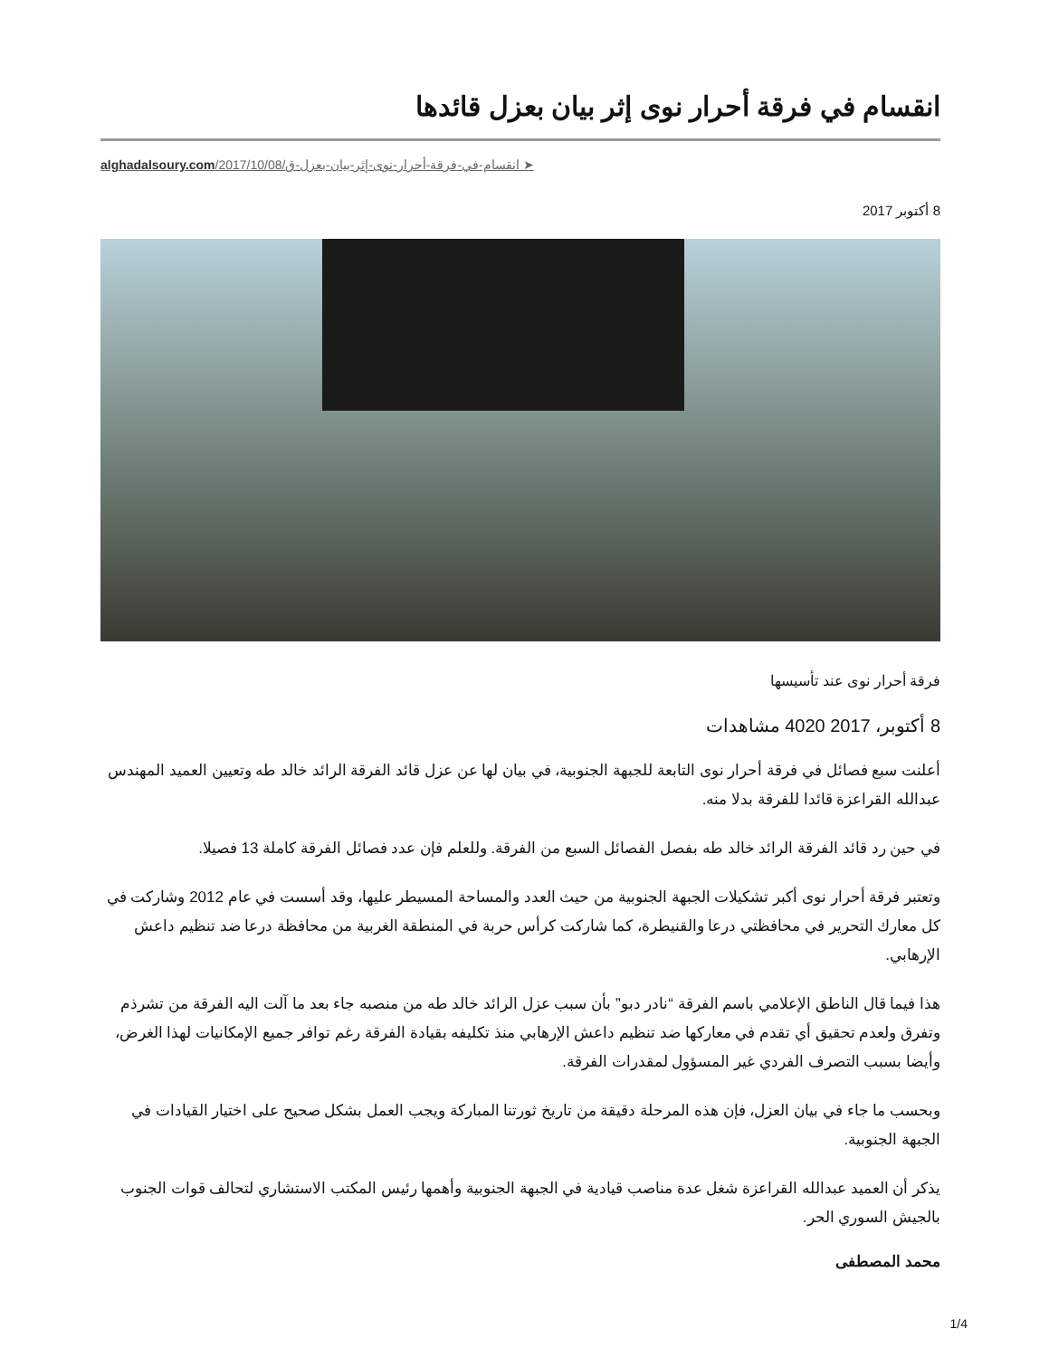انقسام في فرقة أحرار نوى إثر بيان بعزل قائدها
alghadalsoury.com/2017/10/08/انقسام-في-فرقة-أحرار-نوى-إثر-بيان-بعزل-ق ➤
8 أكتوبر 2017
فرقة أحرار نوى عند تأسيسها
8 أكتوبر، 2017 4020 مشاهدات
أعلنت سبع فصائل في فرقة أحرار نوى التابعة للجبهة الجنوبية، في بيان لها عن عزل قائد الفرقة الرائد خالد طه وتعيين العميد المهندس عبدالله القراعزة قائدا للفرقة بدلا منه.
في حين رد قائد الفرقة الرائد خالد طه بفصل الفصائل السبع من الفرقة. وللعلم فإن عدد فصائل الفرقة كاملة 13 فصيلا.
وتعتبر فرقة أحرار نوى أكبر تشكيلات الجبهة الجنوبية من حيث العدد والمساحة المسيطر عليها، وقد أسست في عام 2012 وشاركت في كل معارك التحرير في محافظتي درعا والقنيطرة، كما شاركت كرأس حربة في المنطقة الغربية من محافظة درعا ضد تنظيم داعش الإرهابي.
هذا فيما قال الناطق الإعلامي باسم الفرقة “نادر دبو” بأن سبب عزل الرائد خالد طه من منصبه جاء بعد ما آلت اليه الفرقة من تشرذم وتفرق ولعدم تحقيق أي تقدم في معاركها ضد تنظيم داعش الإرهابي منذ تكليفه بقيادة الفرقة رغم توافر جميع الإمكانيات لهذا الغرض، وأيضا بسبب التصرف الفردي غير المسؤول لمقدرات الفرقة.
وبحسب ما جاء في بيان العزل، فإن هذه المرحلة دقيقة من تاريخ ثورتنا المباركة ويجب العمل بشكل صحيح على اختيار القيادات في الجبهة الجنوبية.
يذكر أن العميد عبدالله القراعزة شغل عدة مناصب قيادية في الجبهة الجنوبية وأهمها رئيس المكتب الاستشاري لتحالف قوات الجنوب بالجيش السوري الحر.
محمد المصطفى
1/4